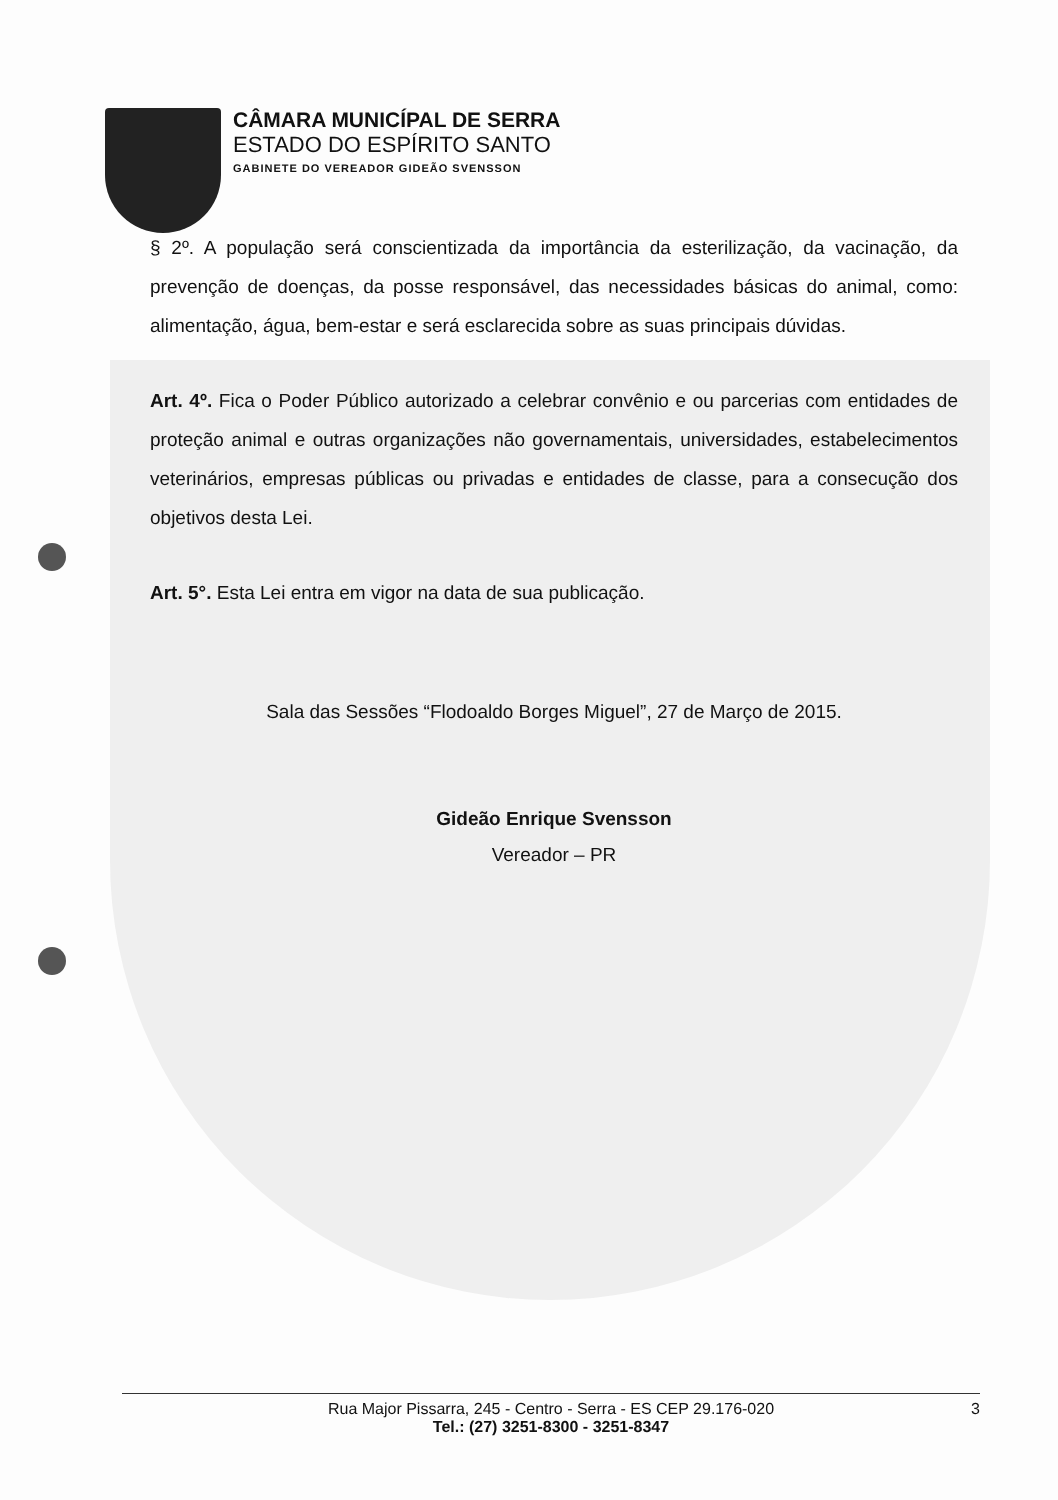CÂMARA MUNICÍPAL DE SERRA
ESTADO DO ESPÍRITO SANTO
GABINETE DO VEREADOR GIDEÃO SVENSSON
§ 2º. A população será conscientizada da importância da esterilização, da vacinação, da prevenção de doenças, da posse responsável, das necessidades básicas do animal, como: alimentação, água, bem-estar e será esclarecida sobre as suas principais dúvidas.
Art. 4º. Fica o Poder Público autorizado a celebrar convênio e ou parcerias com entidades de proteção animal e outras organizações não governamentais, universidades, estabelecimentos veterinários, empresas públicas ou privadas e entidades de classe, para a consecução dos objetivos desta Lei.
Art. 5°. Esta Lei entra em vigor na data de sua publicação.
Sala das Sessões “Flodoaldo Borges Miguel”, 27 de Março de 2015.
Gideão Enrique Svensson
Vereador – PR
Rua Major Pissarra, 245 - Centro - Serra - ES CEP 29.176-020
Tel.: (27) 3251-8300 - 3251-8347
3